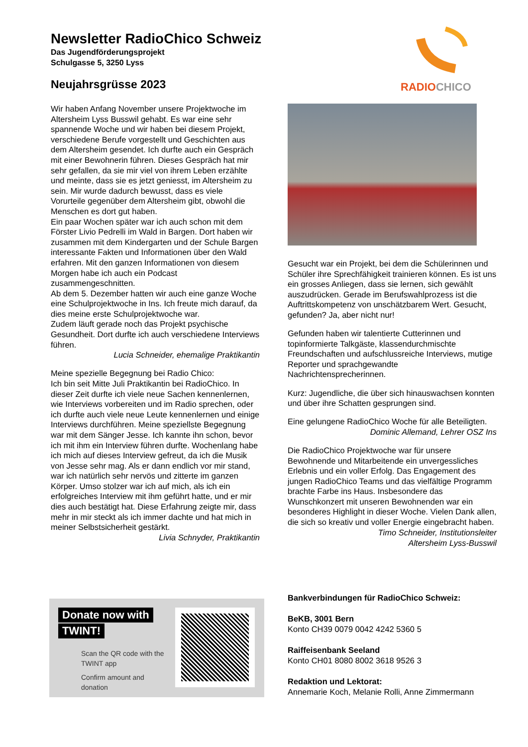Newsletter RadioChico Schweiz
Das Jugendförderungsprojekt
Schulgasse 5, 3250 Lyss
Neujahrsgrüsse 2023
RADIO CHICO
Wir haben Anfang November unsere Projektwoche im Altersheim Lyss Busswil gehabt. Es war eine sehr spannende Woche und wir haben bei diesem Projekt, verschiedene Berufe vorgestellt und Geschichten aus dem Altersheim gesendet. Ich durfte auch ein Gespräch mit einer Bewohnerin führen. Dieses Gespräch hat mir sehr gefallen, da sie mir viel von ihrem Leben erzählte und meinte, dass sie es jetzt geniesst, im Altersheim zu sein. Mir wurde dadurch bewusst, dass es viele Vorurteile gegenüber dem Altersheim gibt, obwohl die Menschen es dort gut haben.
Ein paar Wochen später war ich auch schon mit dem Förster Livio Pedrelli im Wald in Bargen. Dort haben wir zusammen mit dem Kindergarten und der Schule Bargen interessante Fakten und Informationen über den Wald erfahren. Mit den ganzen Informationen von diesem Morgen habe ich auch ein Podcast zusammengeschnitten.
Ab dem 5. Dezember hatten wir auch eine ganze Woche eine Schulprojektwoche in Ins. Ich freute mich darauf, da dies meine erste Schulprojektwoche war.
Zudem läuft gerade noch das Projekt psychische Gesundheit. Dort durfte ich auch verschiedene Interviews führen.
Lucia Schneider, ehemalige Praktikantin
Meine spezielle Begegnung bei Radio Chico:
Ich bin seit Mitte Juli Praktikantin bei RadioChico. In dieser Zeit durfte ich viele neue Sachen kennenlernen, wie Interviews vorbereiten und im Radio sprechen, oder ich durfte auch viele neue Leute kennenlernen und einige Interviews durchführen. Meine speziellste Begegnung war mit dem Sänger Jesse. Ich kannte ihn schon, bevor ich mit ihm ein Interview führen durfte. Wochenlang habe ich mich auf dieses Interview gefreut, da ich die Musik von Jesse sehr mag. Als er dann endlich vor mir stand, war ich natürlich sehr nervös und zitterte im ganzen Körper. Umso stolzer war ich auf mich, als ich ein erfolgreiches Interview mit ihm geführt hatte, und er mir dies auch bestätigt hat. Diese Erfahrung zeigte mir, dass mehr in mir steckt als ich immer dachte und hat mich in meiner Selbstsicherheit gestärkt.
Livia Schnyder, Praktikantin
Gesucht war ein Projekt, bei dem die Schülerinnen und Schüler ihre Sprechfähigkeit trainieren können. Es ist uns ein grosses Anliegen, dass sie lernen, sich gewählt auszudrücken. Gerade im Berufswahlprozess ist die Auftrittskompetenz von unschätzbarem Wert. Gesucht, gefunden? Ja, aber nicht nur!
Gefunden haben wir talentierte Cutterinnen und topinformierte Talkgäste, klassendurchmischte Freundschaften und aufschlussreiche Interviews, mutige Reporter und sprachgewandte Nachrichtensprecherinnen.
Kurz: Jugendliche, die über sich hinauswachsen konnten und über ihre Schatten gesprungen sind.
Eine gelungene RadioChico Woche für alle Beteiligten.
Dominic Allemand, Lehrer OSZ Ins
Die RadioChico Projektwoche war für unsere Bewohnende und Mitarbeitende ein unvergessliches Erlebnis und ein voller Erfolg. Das Engagement des jungen RadioChico Teams und das vielfältige Programm brachte Farbe ins Haus. Insbesondere das Wunschkonzert mit unseren Bewohnenden war ein besonderes Highlight in dieser Woche. Vielen Dank allen, die sich so kreativ und voller Energie eingebracht haben.
Timo Schneider, Institutionsleiter
Altersheim Lyss-Busswil
Donate now with
TWINT!
Scan the QR code with the
TWINT app
Confirm amount and
donation
Bankverbindungen für RadioChico Schweiz:
BeKB, 3001 Bern
Konto CH39 0079 0042 4242 5360 5
Raiffeisenbank Seeland
Konto CH01 8080 8002 3618 9526 3
Redaktion und Lektorat:
Annemarie Koch, Melanie Rolli, Anne Zimmermann